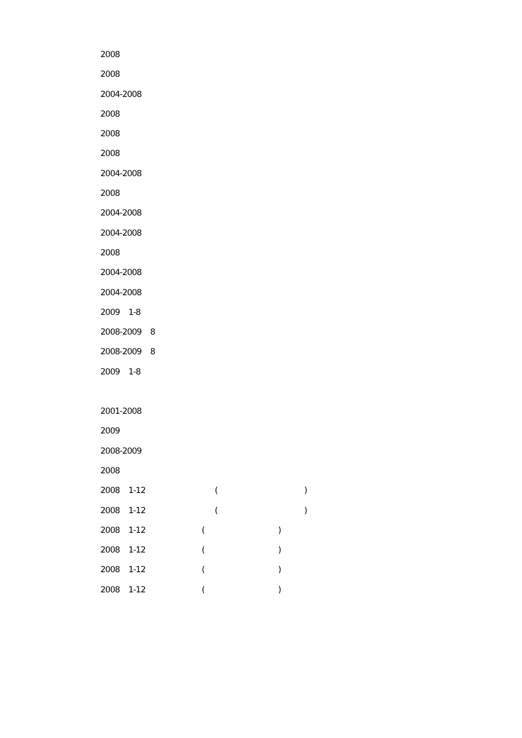2008
2008
2004-2008
2008
2008
2008
2004-2008
2008
2004-2008
2004-2008
2008
2004-2008
2004-2008
2009 1-8
2008-2009 8
2008-2009 8
2009 1-8
2001-2008
2009
2008-2009
2008
2008 1-12 ( )
2008 1-12 ( )
2008 1-12 ( )
2008 1-12 ( )
2008 1-12 ( )
2008 1-12 ( )